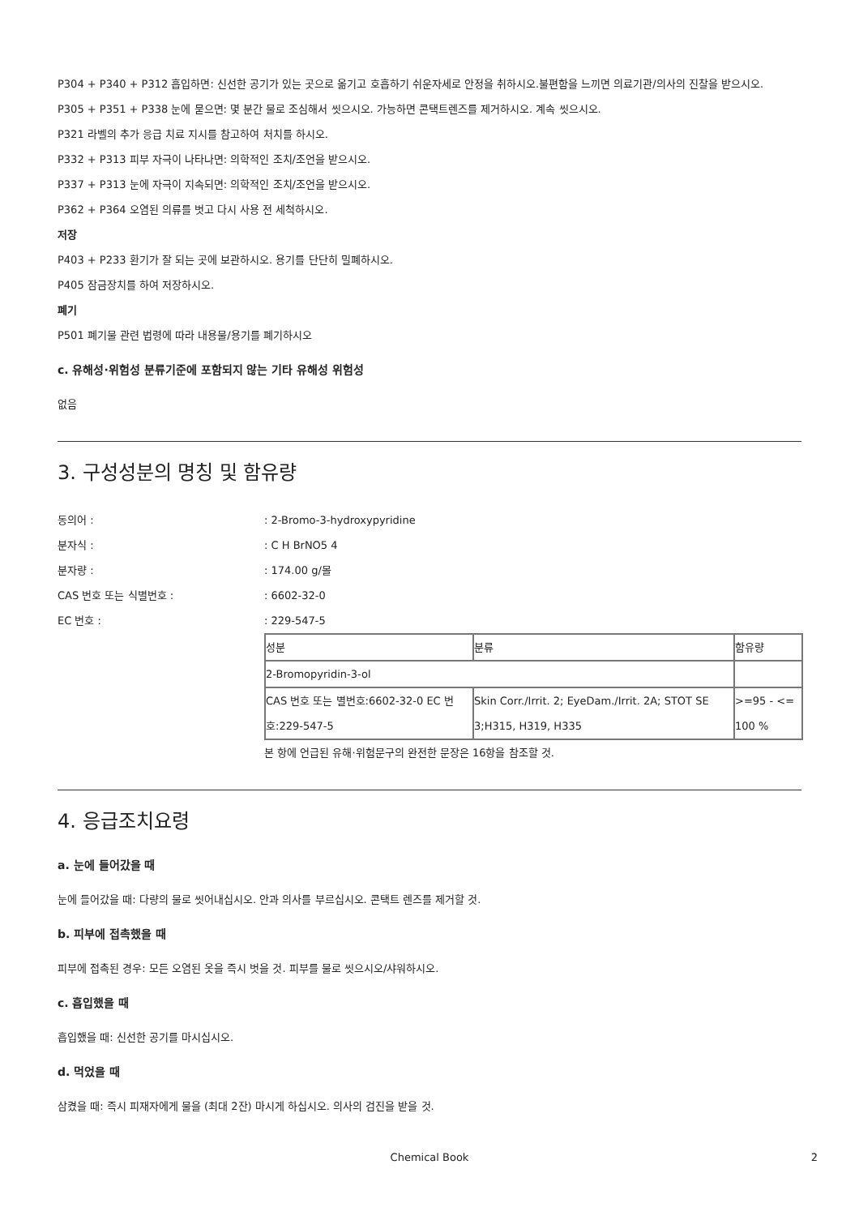P304 + P340 + P312 흡입하면: 신선한 공기가 있는 곳으로 옮기고 호흡하기 쉬운자세로 안정을 취하시오.불편함을 느끼면 의료기관/의사의 진찰을 받으시오.
P305 + P351 + P338 눈에 묻으면: 몇 분간 물로 조심해서 씻으시오. 가능하면 콘택트렌즈를 제거하시오. 계속 씻으시오.
P321 라벨의 추가 응급 치료 지시를 참고하여 처치를 하시오.
P332 + P313 피부 자극이 나타나면: 의학적인 조치/조언을 받으시오.
P337 + P313 눈에 자극이 지속되면: 의학적인 조치/조언을 받으시오.
P362 + P364 오염된 의류를 벗고 다시 사용 전 세척하시오.
저장
P403 + P233 환기가 잘 되는 곳에 보관하시오. 용기를 단단히 밀폐하시오.
P405 잠금장치를 하여 저장하시오.
폐기
P501 폐기물 관련 법령에 따라 내용물/용기를 폐기하시오
c. 유해성·위험성 분류기준에 포함되지 않는 기타 유해성 위험성
없음
3. 구성성분의 명칭 및 함유량
동의어 :: 2-Bromo-3-hydroxypyridine
분자식 :: C H BrNO5 4
분자량 :: 174.00 g/몰
CAS 번호 또는 식별번호 :: 6602-32-0
EC 번호 :: 229-547-5
| 성분 | 분류 | 함유량 |
| 2-Bromopyridin-3-ol | | |
| CAS 번호 또는 별번호:6602-32-0 EC 번호:229-547-5 | Skin Corr./Irrit. 2; EyeDam./Irrit. 2A; STOT SE 3;H315, H319, H335 | >=95 - <= 100 % |
본 항에 언급된 유해·위험문구의 완전한 문장은 16항을 참조할 것.
4. 응급조치요령
a. 눈에 들어갔을 때
눈에 들어갔을 때: 다량의 물로 씻어내십시오. 안과 의사를 부르십시오. 콘택트 렌즈를 제거할 것.
b. 피부에 접촉했을 때
피부에 접촉된 경우: 모든 오염된 옷을 즉시 벗을 것. 피부를 물로 씻으시오/샤워하시오.
c. 흡입했을 때
흡입했을 때: 신선한 공기를 마시십시오.
d. 먹었을 때
삼켰을 때: 즉시 피재자에게 물을 (최대 2잔) 마시게 하십시오. 의사의 검진을 받을 것.
Chemical Book 2